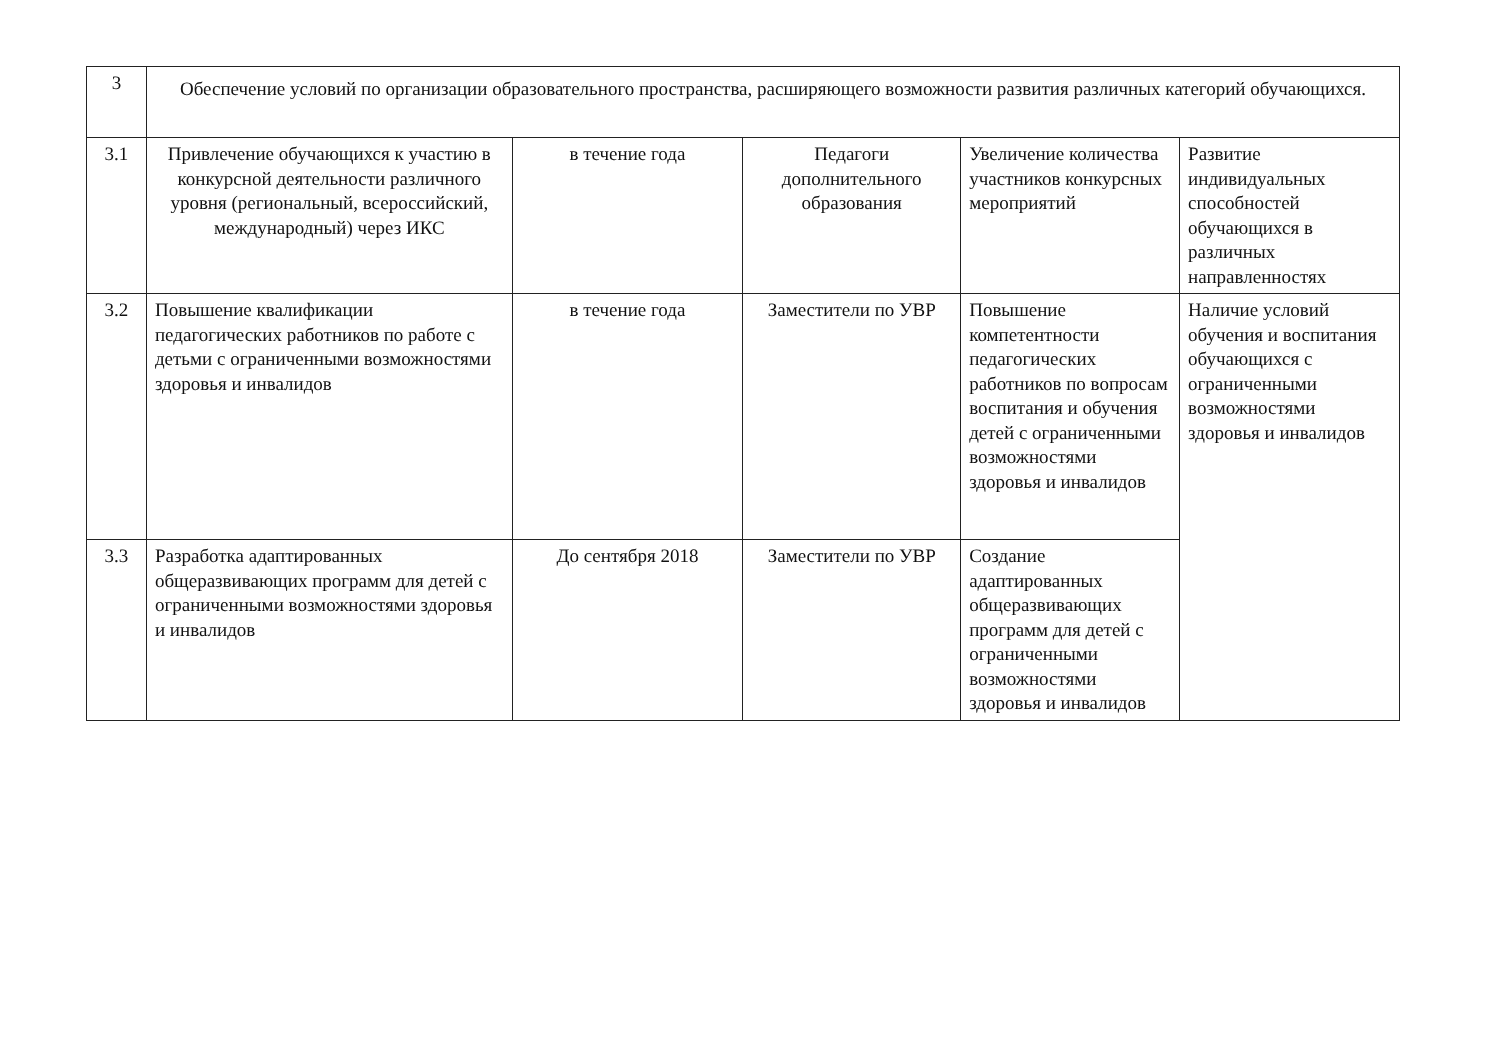| 3 | Обеспечение условий по организации образовательного пространства, расширяющего возможности развития различных категорий обучающихся. | | | | |
| 3.1 | Привлечение обучающихся к участию в конкурсной деятельности различного уровня (региональный, всероссийский, международный) через ИКС | в течение года | Педагоги дополнительного образования | Увеличение количества участников конкурсных мероприятий | Развитие индивидуальных способностей обучающихся в различных направленностях |
| 3.2 | Повышение квалификации педагогических работников по работе с детьми с ограниченными возможностями здоровья и инвалидов | в течение года | Заместители по УВР | Повышение компетентности педагогических работников по вопросам воспитания и обучения детей с ограниченными возможностями здоровья и инвалидов | Наличие условий обучения и воспитания обучающихся с ограниченными возможностями здоровья и инвалидов |
| 3.3 | Разработка адаптированных общеразвивающих программ для детей с ограниченными возможностями здоровья и инвалидов | До сентября 2018 | Заместители по УВР | Создание адаптированных общеразвивающих программ для детей с ограниченными возможностями здоровья и инвалидов | |